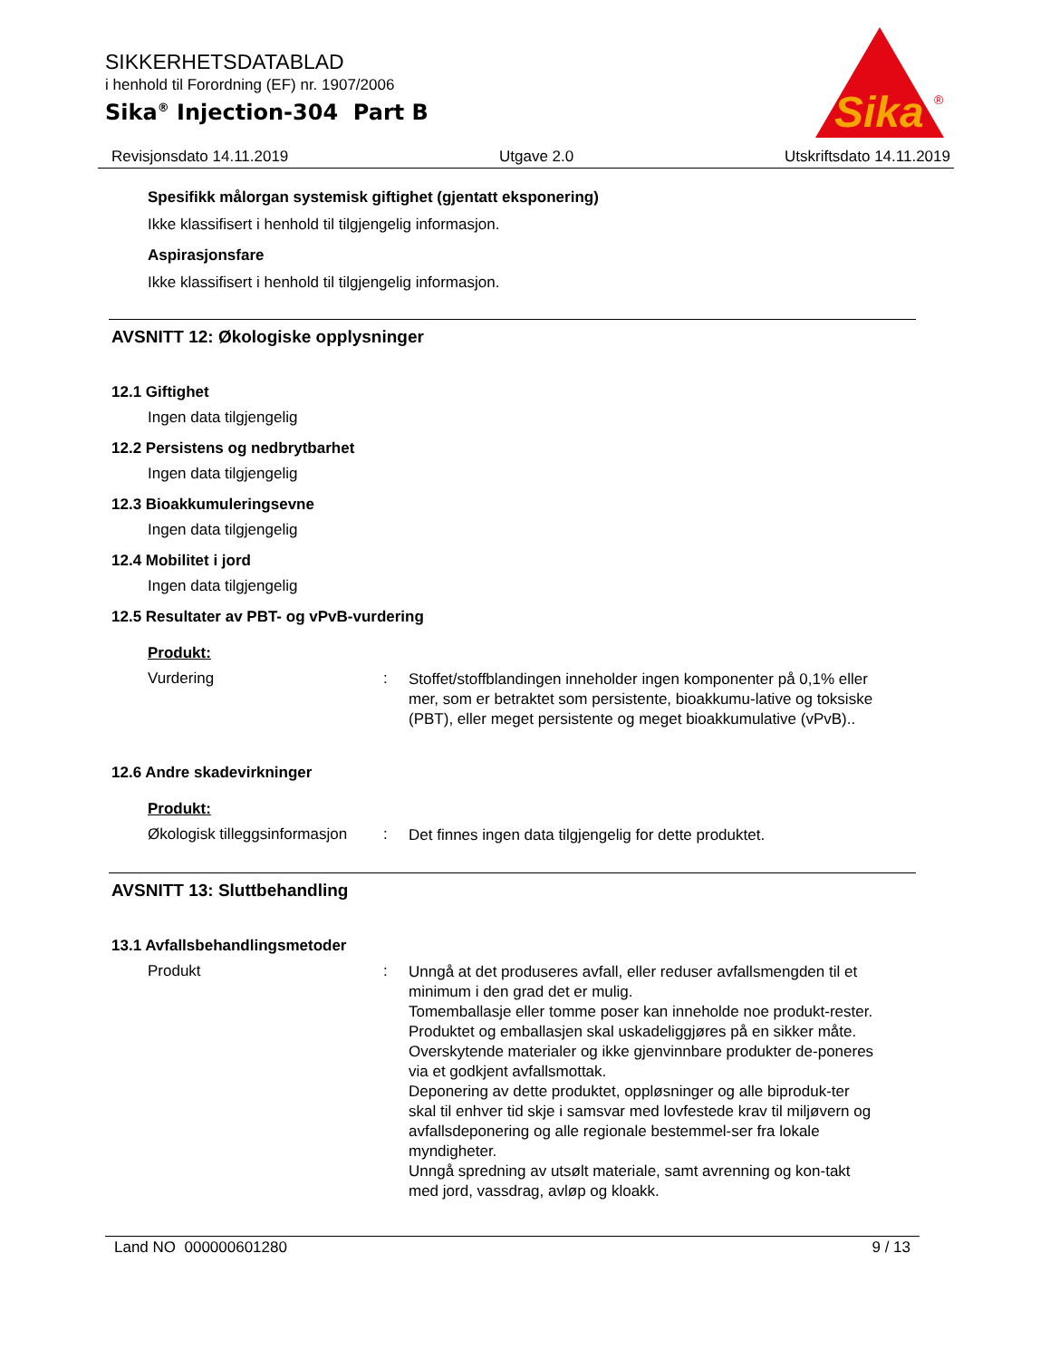SIKKERHETSDATABLAD
i henhold til Forordning (EF) nr. 1907/2006
Sika<sup>®</sup> Injection-304 Part B
Sika
®
Revisjonsdato 14.11.2019 Utgave 2.0 Utskriftsdato 14.11.2019
Spesifikk målorgan systemisk giftighet (gjentatt eksponering)
Ikke klassifisert i henhold til tilgjengelig informasjon.
Aspirasjonsfare
Ikke klassifisert i henhold til tilgjengelig informasjon.
AVSNITT 12: Økologiske opplysninger
12.1 Giftighet
Ingen data tilgjengelig
12.2 Persistens og nedbrytbarhet
Ingen data tilgjengelig
12.3 Bioakkumuleringsevne
Ingen data tilgjengelig
12.4 Mobilitet i jord
Ingen data tilgjengelig
12.5 Resultater av PBT- og vPvB-vurdering
Produkt:
Vurdering: Stoffet/stoffblandingen inneholder ingen komponenter på 0,1% eller mer, som er betraktet som persistente, bioakkumu-lative og toksiske (PBT), eller meget persistente og meget bioakkumulative (vPvB)..
12.6 Andre skadevirkninger
Produkt:
Økologisk tilleggsinformasjon: Det finnes ingen data tilgjengelig for dette produktet.
AVSNITT 13: Sluttbehandling
13.1 Avfallsbehandlingsmetoder
Produkt: Unngå at det produseres avfall, eller reduser avfallsmengden til et minimum i den grad det er mulig.
Tomemballasje eller tomme poser kan inneholde noe produkt-rester.
Produktet og emballasjen skal uskadeliggjøres på en sikker måte.
Overskytende materialer og ikke gjenvinnbare produkter de-poneres via et godkjent avfallsmottak.
Deponering av dette produktet, oppløsninger og alle biproduk-ter skal til enhver tid skje i samsvar med lovfestede krav til miljøvern og avfallsdeponering og alle regionale bestemmel-ser fra lokale myndigheter.
Unngå spredning av utsølt materiale, samt avrenning og kon-takt med jord, vassdrag, avløp og kloakk.
Land NO 000000601280 9 / 13